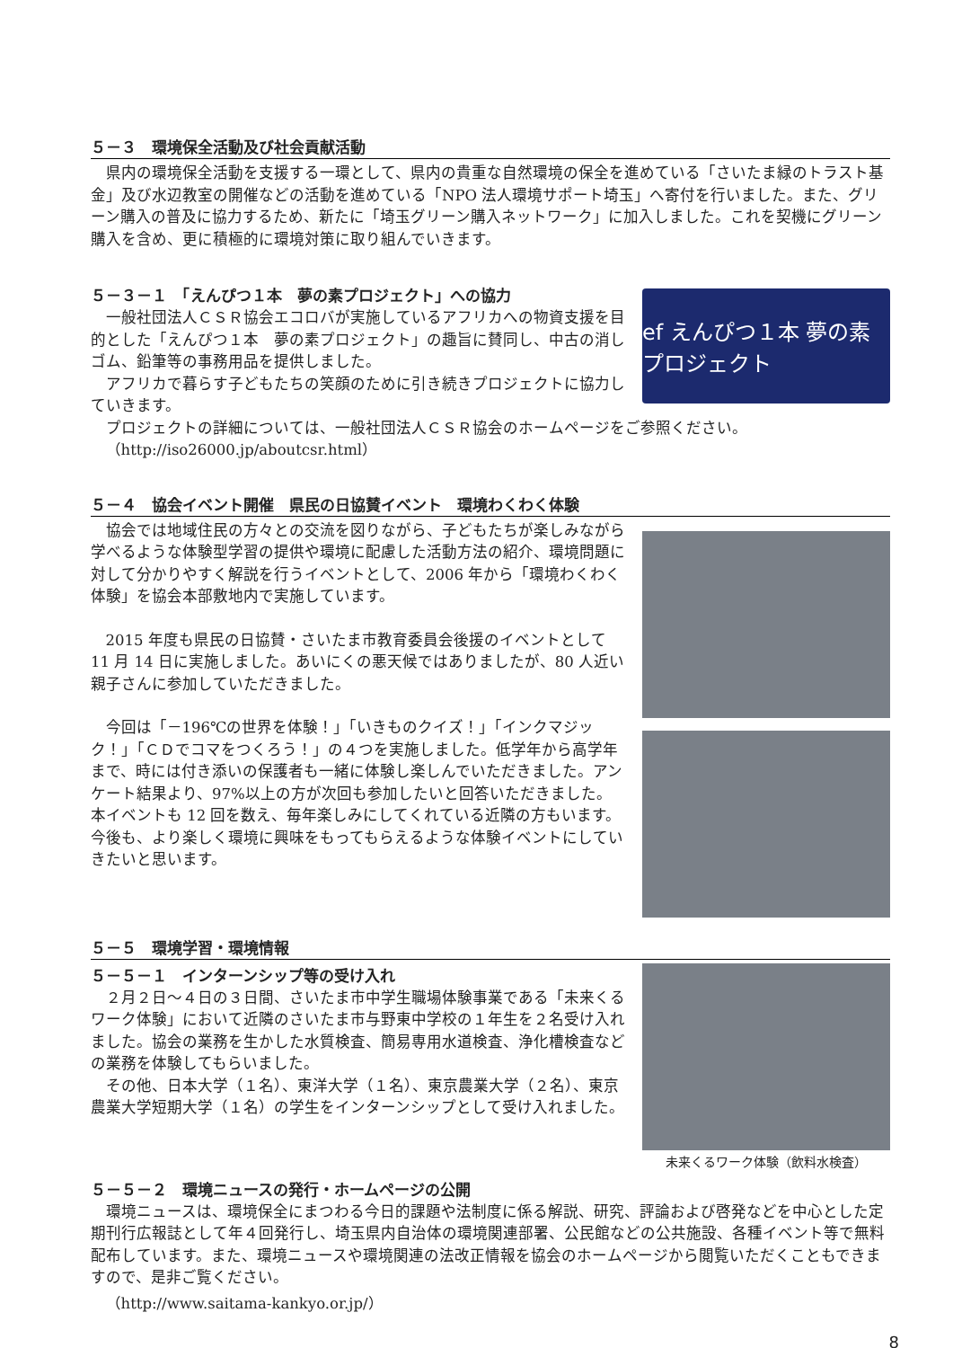５－３　環境保全活動及び社会貢献活動
県内の環境保全活動を支援する一環として、県内の貴重な自然環境の保全を進めている「さいたま緑のトラスト基金」及び水辺教室の開催などの活動を進めている「NPO 法人環境サポート埼玉」へ寄付を行いました。また、グリーン購入の普及に協力するため、新たに「埼玉グリーン購入ネットワーク」に加入しました。これを契機にグリーン購入を含め、更に積極的に環境対策に取り組んでいきます。
５－３－１　「えんぴつ１本　夢の素プロジェクト」への協力
一般社団法人ＣＳＲ協会エコロバが実施しているアフリカへの物資支援を目的とした「えんぴつ１本　夢の素プロジェクト」の趣旨に賛同し、中古の消しゴム、鉛筆等の事務用品を提供しました。
アフリカで暮らす子どもたちの笑顔のために引き続きプロジェクトに協力していきます。
ef えんぴつ１本 夢の素 プロジェクト
プロジェクトの詳細については、一般社団法人ＣＳＲ協会のホームページをご参照ください。
（http://iso26000.jp/aboutcsr.html）
５－４　協会イベント開催　県民の日協賛イベント　環境わくわく体験
協会では地域住民の方々との交流を図りながら、子どもたちが楽しみながら学べるような体験型学習の提供や環境に配慮した活動方法の紹介、環境問題に対して分かりやすく解説を行うイベントとして、2006 年から「環境わくわく体験」を協会本部敷地内で実施しています。
2015 年度も県民の日協賛・さいたま市教育委員会後援のイベントとして 11 月 14 日に実施しました。あいにくの悪天候ではありましたが、80 人近い親子さんに参加していただきました。
今回は「－196℃の世界を体験！」「いきものクイズ！」「インクマジック！」「ＣＤでコマをつくろう！」の４つを実施しました。低学年から高学年まで、時には付き添いの保護者も一緒に体験し楽しんでいただきました。アンケート結果より、97%以上の方が次回も参加したいと回答いただきました。本イベントも 12 回を数え、毎年楽しみにしてくれている近隣の方もいます。今後も、より楽しく環境に興味をもってもらえるような体験イベントにしていきたいと思います。
５－５　環境学習・環境情報
５－５－１　インターンシップ等の受け入れ
２月２日～４日の３日間、さいたま市中学生職場体験事業である「未来くるワーク体験」において近隣のさいたま市与野東中学校の１年生を２名受け入れました。協会の業務を生かした水質検査、簡易専用水道検査、浄化槽検査などの業務を体験してもらいました。
その他、日本大学（１名）、東洋大学（１名）、東京農業大学（２名）、東京農業大学短期大学（１名）の学生をインターンシップとして受け入れました。
未来くるワーク体験（飲料水検査）
５－５－２　環境ニュースの発行・ホームページの公開
環境ニュースは、環境保全にまつわる今日的課題や法制度に係る解説、研究、評論および啓発などを中心とした定期刊行広報誌として年４回発行し、埼玉県内自治体の環境関連部署、公民館などの公共施設、各種イベント等で無料配布しています。また、環境ニュースや環境関連の法改正情報を協会のホームページから閲覧いただくこともできますので、是非ご覧ください。
（http://www.saitama-kankyo.or.jp/）
8